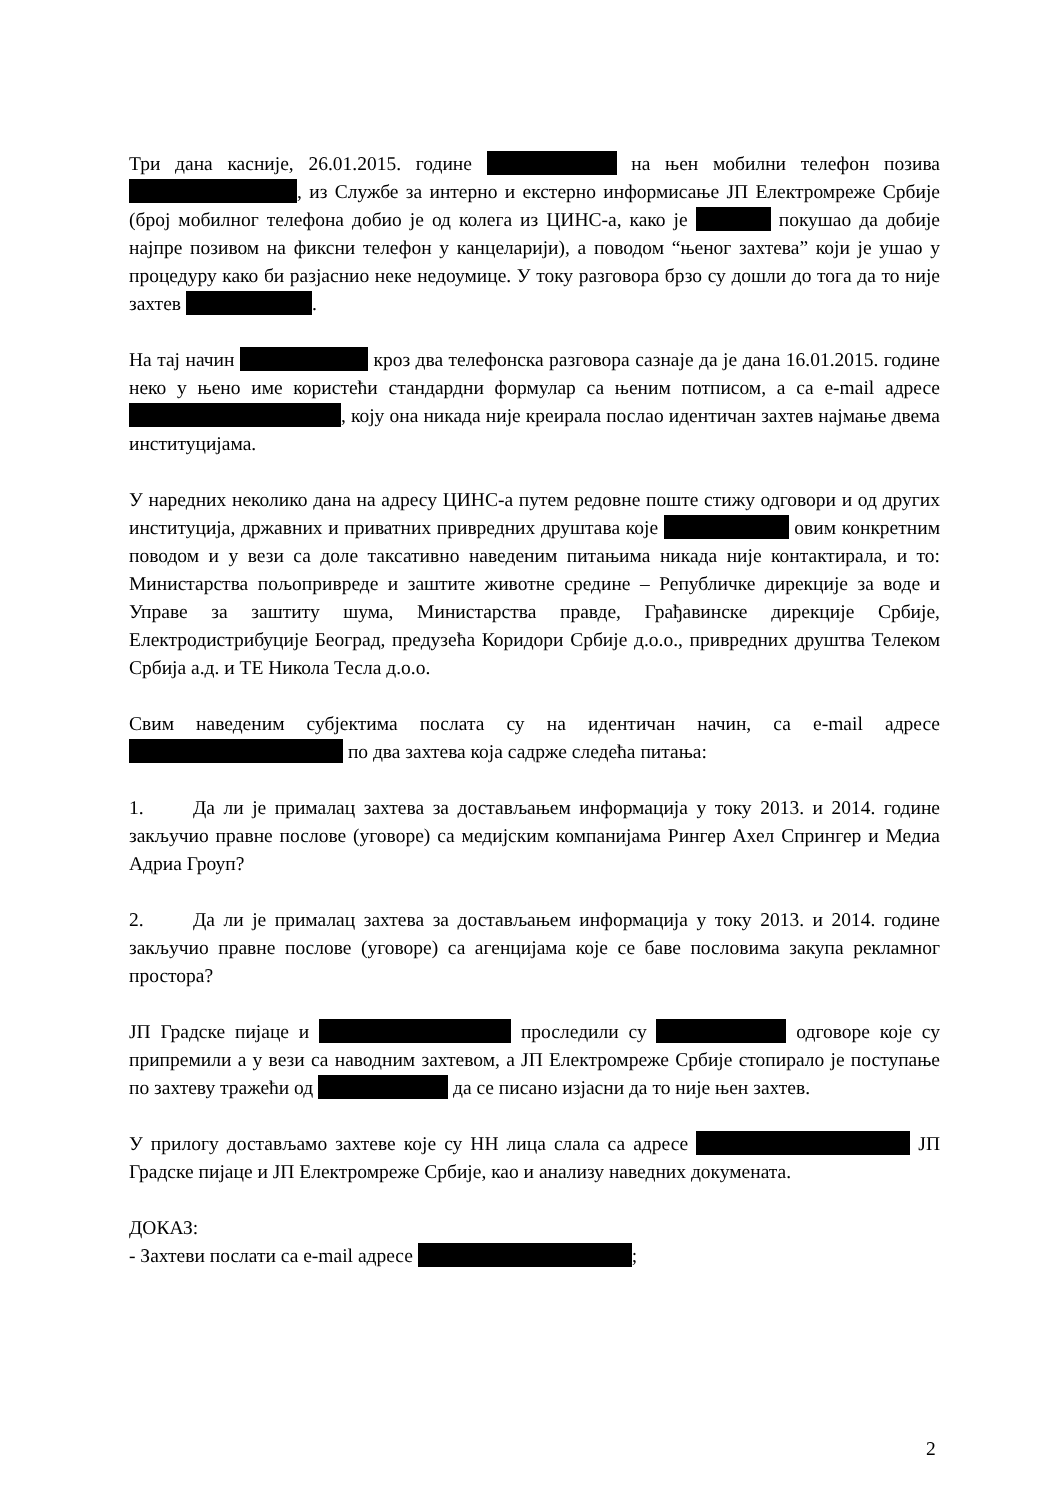Три дана касније, 26.01.2015. године на њен мобилни телефон позива , из Службе за интерно и екстерно информисање ЈП Електромреже Србије (број мобилног телефона добио је од колега из ЦИНС-а, како је покушао да добије најпре позивом на фиксни телефон у канцеларији), а поводом “њеног захтева” који је ушао у процедуру како би разјаснио неке недоумице. У току разговора брзо су дошли до тога да то није захтев .
На тај начин кроз два телефонска разговора сазнаје да је дана 16.01.2015. године неко у њено име користећи стандардни формулар са њеним потписом, а са e-mail адресе , коју она никада није креирала послао идентичан захтев најмање двема институцијама.
У наредних неколико дана на адресу ЦИНС-а путем редовне поште стижу одговори и од других институција, државних и приватних привредних друштава које овим конкретним поводом и у вези са доле таксативно наведеним питањима никада није контактирала, и то: Министарства пољопривреде и заштите животне средине – Републичке дирекције за воде и Управе за заштиту шума, Министарства правде, Грађавинске дирекције Србије, Електродистрибуције Београд, предузећа Коридори Србије д.о.о., привредних друштва Телеком Србија а.д. и ТЕ Никола Тесла д.о.о.
Свим наведеним субјектима послата су на идентичан начин, са e-mail адресе по два захтева која садрже следећа питања:
1. Да ли је прималац захтева за достављањем информација у току 2013. и 2014. године закључио правне послове (уговоре) са медијским компанијама Рингер Ахел Спрингер и Медиа Адриа Гроуп?
2. Да ли је прималац захтева за достављањем информација у току 2013. и 2014. године закључио правне послове (уговоре) са агенцијама које се баве пословима закупа рекламног простора?
ЈП Градске пијаце и проследили су одговоре које су припремили а у вези са наводним захтевом, а ЈП Електромреже Србије стопирало је поступање по захтеву тражећи од да се писано изјасни да то није њен захтев.
У прилогу достављамо захтеве које су НН лица слала са адресе ЈП Градске пијаце и ЈП Електромреже Србије, као и анализу наведних докумената.
ДОКАЗ:
- Захтеви послати са e-mail адресе ;
2